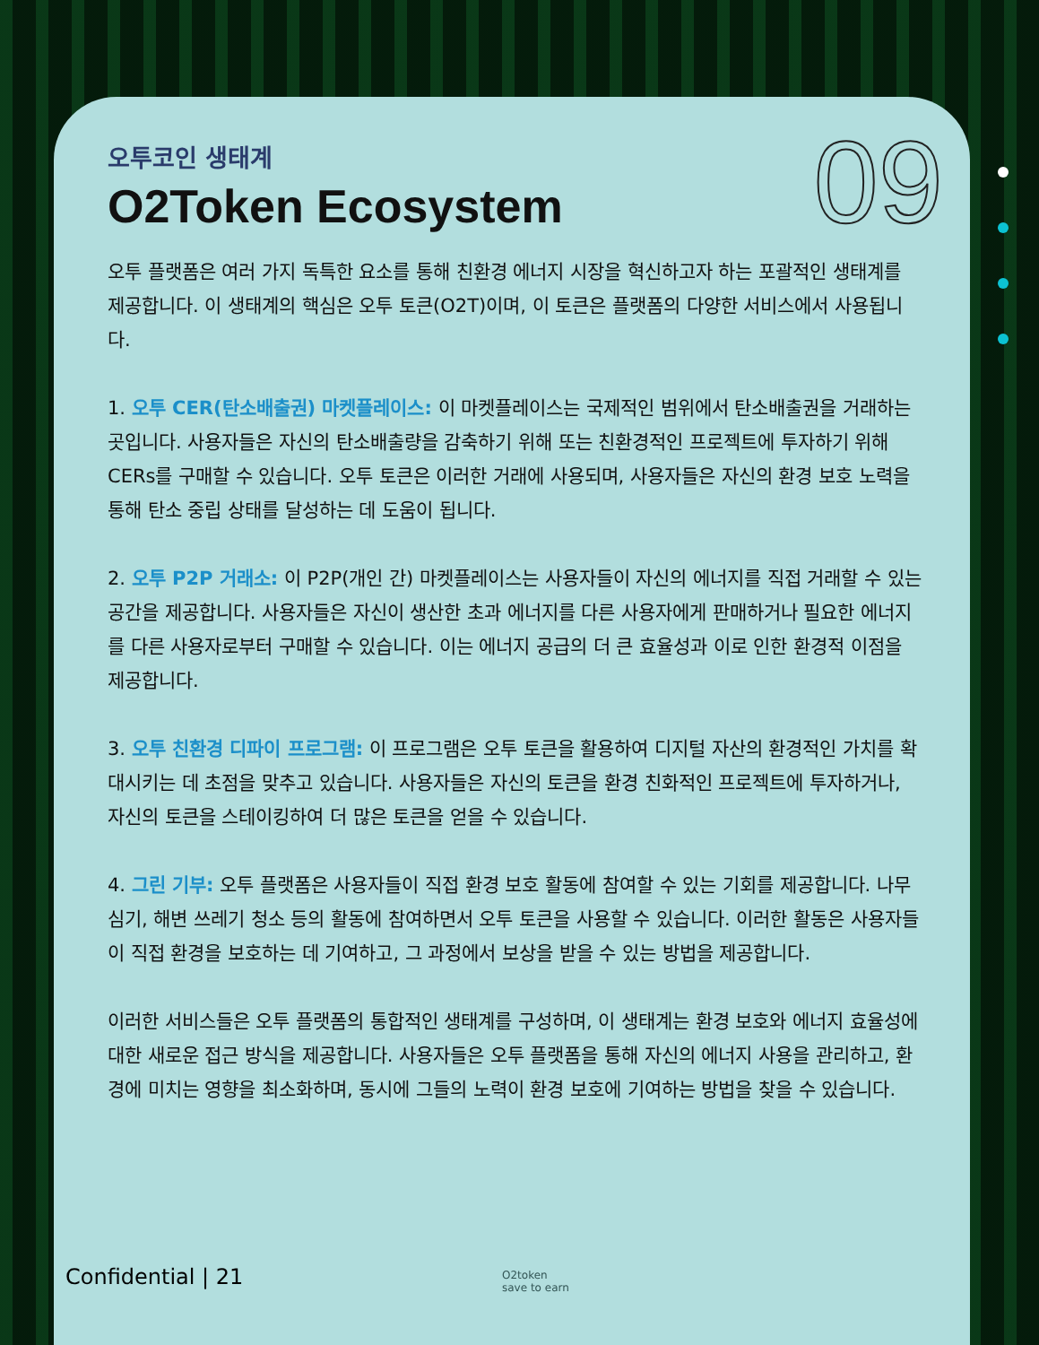09
오투코인 생태계
O2Token Ecosystem
오투 플랫폼은 여러 가지 독특한 요소를 통해 친환경 에너지 시장을 혁신하고자 하는 포괄적인 생태계를 제공합니다. 이 생태계의 핵심은 오투 토큰(O2T)이며, 이 토큰은 플랫폼의 다양한 서비스에서 사용됩니다.
1. 오투 CER(탄소배출권) 마켓플레이스: 이 마켓플레이스는 국제적인 범위에서 탄소배출권을 거래하는 곳입니다. 사용자들은 자신의 탄소배출량을 감축하기 위해 또는 친환경적인 프로젝트에 투자하기 위해 CERs를 구매할 수 있습니다. 오투 토큰은 이러한 거래에 사용되며, 사용자들은 자신의 환경 보호 노력을 통해 탄소 중립 상태를 달성하는 데 도움이 됩니다.
2. 오투 P2P 거래소: 이 P2P(개인 간) 마켓플레이스는 사용자들이 자신의 에너지를 직접 거래할 수 있는 공간을 제공합니다. 사용자들은 자신이 생산한 초과 에너지를 다른 사용자에게 판매하거나 필요한 에너지를 다른 사용자로부터 구매할 수 있습니다. 이는 에너지 공급의 더 큰 효율성과 이로 인한 환경적 이점을 제공합니다.
3. 오투 친환경 디파이 프로그램: 이 프로그램은 오투 토큰을 활용하여 디지털 자산의 환경적인 가치를 확대시키는 데 초점을 맞추고 있습니다. 사용자들은 자신의 토큰을 환경 친화적인 프로젝트에 투자하거나, 자신의 토큰을 스테이킹하여 더 많은 토큰을 얻을 수 있습니다.
4. 그린 기부: 오투 플랫폼은 사용자들이 직접 환경 보호 활동에 참여할 수 있는 기회를 제공합니다. 나무 심기, 해변 쓰레기 청소 등의 활동에 참여하면서 오투 토큰을 사용할 수 있습니다. 이러한 활동은 사용자들이 직접 환경을 보호하는 데 기여하고, 그 과정에서 보상을 받을 수 있는 방법을 제공합니다.
이러한 서비스들은 오투 플랫폼의 통합적인 생태계를 구성하며, 이 생태계는 환경 보호와 에너지 효율성에 대한 새로운 접근 방식을 제공합니다. 사용자들은 오투 플랫폼을 통해 자신의 에너지 사용을 관리하고, 환경에 미치는 영향을 최소화하며, 동시에 그들의 노력이 환경 보호에 기여하는 방법을 찾을 수 있습니다.
Confidential | 21
O2token
save to earn